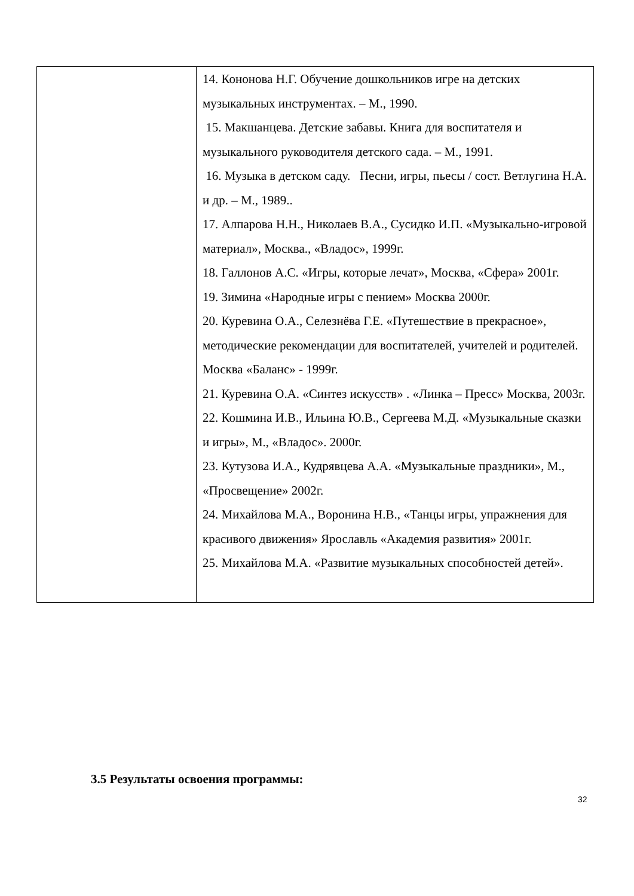| | 14. Кононова Н.Г. Обучение дошкольников игре на детских музыкальных инструментах. – М., 1990. 15. Макшанцева. Детские забавы. Книга для воспитателя и музыкального руководителя детского сада. – М., 1991. 16. Музыка в детском саду. Песни, игры, пьесы / сост. Ветлугина Н.А. и др. – М., 1989.. 17. Алпарова Н.Н., Николаев В.А., Сусидко И.П. «Музыкально-игровой материал», Москва., «Владос», 1999г. 18. Галлонов А.С. «Игры, которые лечат», Москва, «Сфера» 2001г. 19. Зимина «Народные игры с пением» Москва 2000г. 20. Куревина О.А., Селезнёва Г.Е. «Путешествие в прекрасное», методические рекомендации для воспитателей, учителей и родителей. Москва «Баланс» - 1999г. 21. Куревина О.А. «Синтез искусств» . «Линка – Пресс» Москва, 2003г. 22. Кошмина И.В., Ильина Ю.В., Сергеева М.Д. «Музыкальные сказки и игры», М., «Владос». 2000г. 23. Кутузова И.А., Кудрявцева А.А. «Музыкальные праздники», М., «Просвещение» 2002г. 24. Михайлова М.А., Воронина Н.В., «Танцы игры, упражнения для красивого движения» Ярославль «Академия развития» 2001г. 25. Михайлова М.А. «Развитие музыкальных способностей детей». |
3.5 Результаты освоения программы:
32